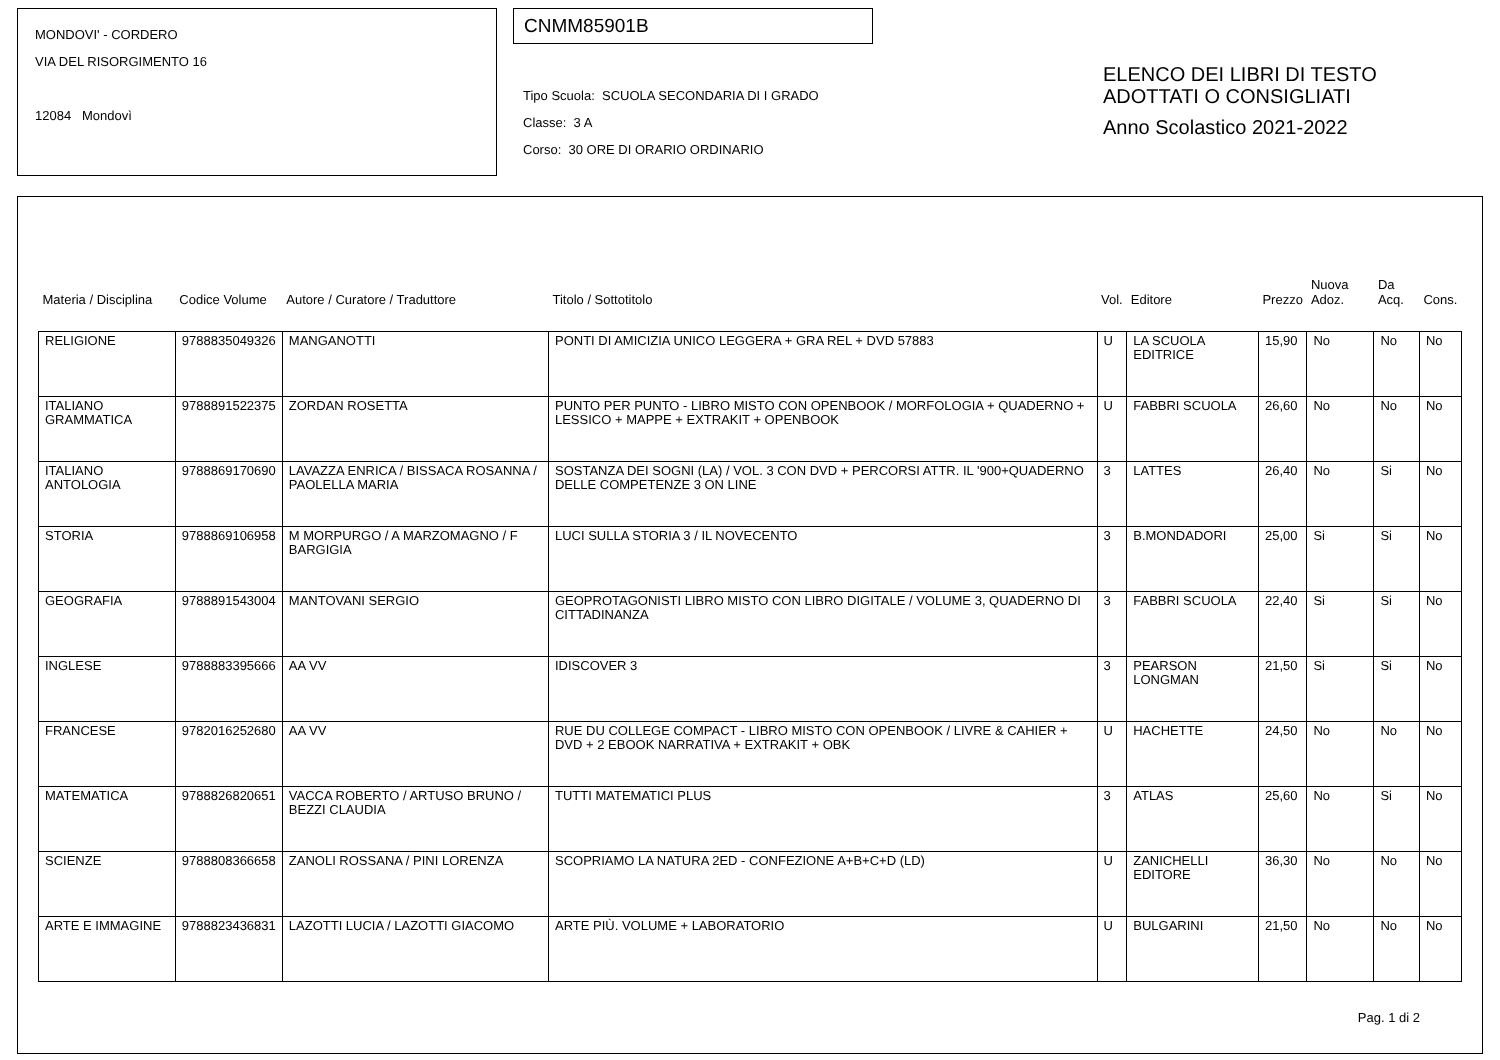MONDOVI' - CORDERO
VIA DEL RISORGIMENTO 16
12084 Mondovì
CNMM85901B
Tipo Scuola: SCUOLA SECONDARIA DI I GRADO
Classe: 3 A
Corso: 30 ORE DI ORARIO ORDINARIO
ELENCO DEI LIBRI DI TESTO
ADOTTATI O CONSIGLIATI
Anno Scolastico 2021-2022
| Materia / Disciplina | Codice Volume | Autore / Curatore / Traduttore | Titolo / Sottotitolo | Vol. | Editore | Prezzo | Nuova Adoz. | Da Acq. | Cons. |
| --- | --- | --- | --- | --- | --- | --- | --- | --- | --- |
| RELIGIONE | 9788835049326 | MANGANOTTI | PONTI DI AMICIZIA UNICO LEGGERA + GRA REL + DVD 57883 | U | LA SCUOLA EDITRICE | 15,90 | No | No | No |
| ITALIANO GRAMMATICA | 9788891522375 | ZORDAN ROSETTA | PUNTO PER PUNTO - LIBRO MISTO CON OPENBOOK / MORFOLOGIA + QUADERNO + LESSICO + MAPPE + EXTRAKIT + OPENBOOK | U | FABBRI SCUOLA | 26,60 | No | No | No |
| ITALIANO ANTOLOGIA | 9788869170690 | LAVAZZA ENRICA / BISSACA ROSANNA / PAOLELLA MARIA | SOSTANZA DEI SOGNI (LA) / VOL. 3 CON DVD + PERCORSI ATTR. IL '900+QUADERNO DELLE COMPETENZE 3 ON LINE | 3 | LATTES | 26,40 | No | Si | No |
| STORIA | 9788869106958 | M MORPURGO / A MARZOMAGNO / F BARGIGIA | LUCI SULLA STORIA 3 / IL NOVECENTO | 3 | B.MONDADORI | 25,00 | Si | Si | No |
| GEOGRAFIA | 9788891543004 | MANTOVANI SERGIO | GEOPROTAGONISTI LIBRO MISTO CON LIBRO DIGITALE / VOLUME 3, QUADERNO DI CITTADINANZA | 3 | FABBRI SCUOLA | 22,40 | Si | Si | No |
| INGLESE | 9788883395666 | AA VV | IDISCOVER 3 | 3 | PEARSON LONGMAN | 21,50 | Si | Si | No |
| FRANCESE | 9782016252680 | AA VV | RUE DU COLLEGE COMPACT - LIBRO MISTO CON OPENBOOK / LIVRE & CAHIER + DVD + 2 EBOOK NARRATIVA + EXTRAKIT + OBK | U | HACHETTE | 24,50 | No | No | No |
| MATEMATICA | 9788826820651 | VACCA ROBERTO / ARTUSO BRUNO / BEZZI CLAUDIA | TUTTI MATEMATICI PLUS | 3 | ATLAS | 25,60 | No | Si | No |
| SCIENZE | 9788808366658 | ZANOLI ROSSANA / PINI LORENZA | SCOPRIAMO LA NATURA 2ED - CONFEZIONE A+B+C+D (LD) | U | ZANICHELLI EDITORE | 36,30 | No | No | No |
| ARTE E IMMAGINE | 9788823436831 | LAZOTTI LUCIA / LAZOTTI GIACOMO | ARTE PIÙ. VOLUME + LABORATORIO | U | BULGARINI | 21,50 | No | No | No |
Pag. 1 di 2